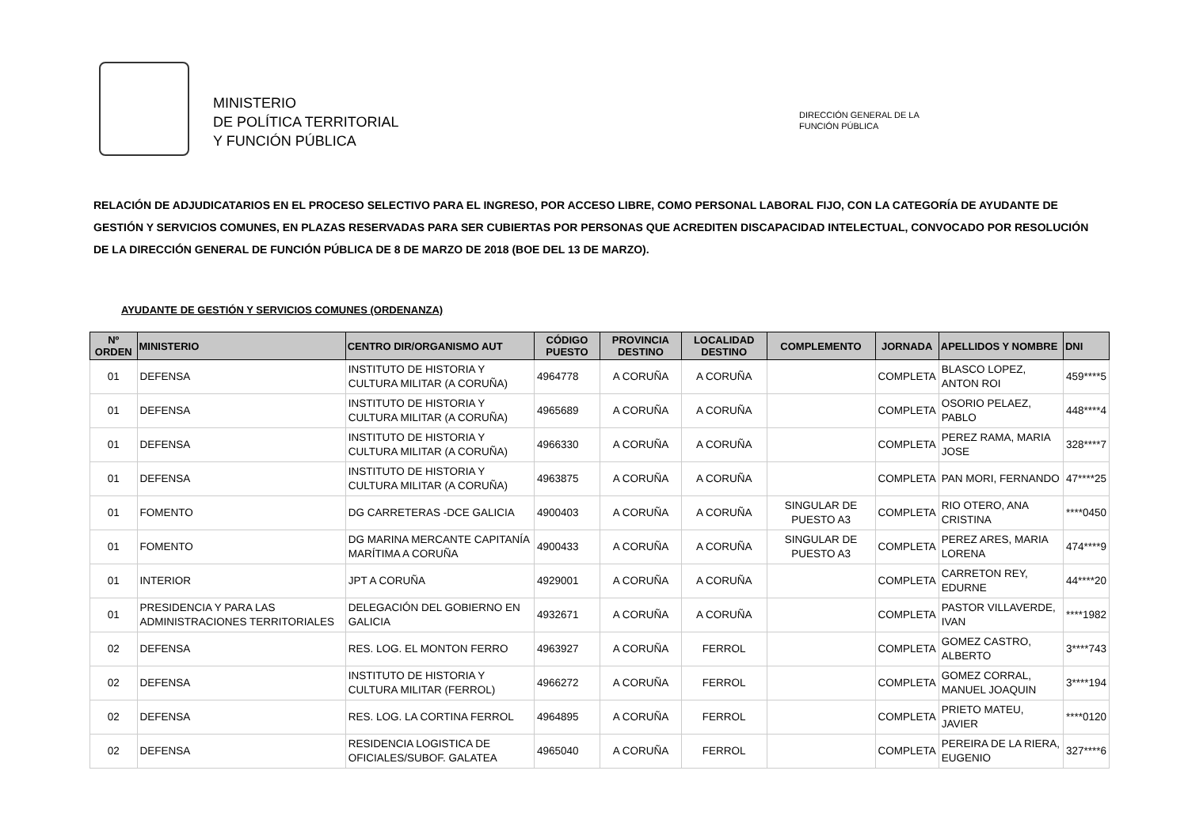MINISTERIO
DE POLÍTICA TERRITORIAL
Y FUNCIÓN PÚBLICA
DIRECCIÓN GENERAL DE LA
FUNCIÓN PÚBLICA
RELACIÓN DE ADJUDICATARIOS EN EL PROCESO SELECTIVO PARA EL INGRESO, POR ACCESO LIBRE, COMO PERSONAL LABORAL FIJO, CON LA CATEGORÍA DE AYUDANTE DE GESTIÓN Y SERVICIOS COMUNES, EN PLAZAS RESERVADAS PARA SER CUBIERTAS POR PERSONAS QUE ACREDITEN DISCAPACIDAD INTELECTUAL, CONVOCADO POR RESOLUCIÓN DE LA DIRECCIÓN GENERAL DE FUNCIÓN PÚBLICA DE 8 DE MARZO DE 2018 (BOE DEL 13 DE MARZO).
AYUDANTE DE GESTIÓN Y SERVICIOS COMUNES (ORDENANZA)
| Nº ORDEN | MINISTERIO | CENTRO DIR/ORGANISMO AUT | CÓDIGO PUESTO | PROVINCIA DESTINO | LOCALIDAD DESTINO | COMPLEMENTO | JORNADA | APELLIDOS Y NOMBRE | DNI |
| --- | --- | --- | --- | --- | --- | --- | --- | --- | --- |
| 01 | DEFENSA | INSTITUTO DE HISTORIA Y CULTURA MILITAR (A CORUÑA) | 4964778 | A CORUÑA | A CORUÑA | | COMPLETA | BLASCO LOPEZ, ANTON ROI | 459****5 |
| 01 | DEFENSA | INSTITUTO DE HISTORIA Y CULTURA MILITAR (A CORUÑA) | 4965689 | A CORUÑA | A CORUÑA | | COMPLETA | OSORIO PELAEZ, PABLO | 448****4 |
| 01 | DEFENSA | INSTITUTO DE HISTORIA Y CULTURA MILITAR (A CORUÑA) | 4966330 | A CORUÑA | A CORUÑA | | COMPLETA | PEREZ RAMA, MARIA JOSE | 328****7 |
| 01 | DEFENSA | INSTITUTO DE HISTORIA Y CULTURA MILITAR (A CORUÑA) | 4963875 | A CORUÑA | A CORUÑA | | COMPLETA | PAN MORI, FERNANDO | 47****25 |
| 01 | FOMENTO | DG CARRETERAS -DCE GALICIA | 4900403 | A CORUÑA | A CORUÑA | SINGULAR DE PUESTO A3 | COMPLETA | RIO OTERO, ANA CRISTINA | ****0450 |
| 01 | FOMENTO | DG MARINA MERCANTE CAPITANÍA MARÍTIMA A CORUÑA | 4900433 | A CORUÑA | A CORUÑA | SINGULAR DE PUESTO A3 | COMPLETA | PEREZ ARES, MARIA LORENA | 474****9 |
| 01 | INTERIOR | JPT A CORUÑA | 4929001 | A CORUÑA | A CORUÑA | | COMPLETA | CARRETON REY, EDURNE | 44****20 |
| 01 | PRESIDENCIA Y PARA LAS ADMINISTRACIONES TERRITORIALES | DELEGACIÓN DEL GOBIERNO EN GALICIA | 4932671 | A CORUÑA | A CORUÑA | | COMPLETA | PASTOR VILLAVERDE, IVAN | ****1982 |
| 02 | DEFENSA | RES. LOG. EL MONTON FERRO | 4963927 | A CORUÑA | FERROL | | COMPLETA | GOMEZ CASTRO, ALBERTO | 3****743 |
| 02 | DEFENSA | INSTITUTO DE HISTORIA Y CULTURA MILITAR (FERROL) | 4966272 | A CORUÑA | FERROL | | COMPLETA | GOMEZ CORRAL, MANUEL JOAQUIN | 3****194 |
| 02 | DEFENSA | RES. LOG. LA CORTINA FERROL | 4964895 | A CORUÑA | FERROL | | COMPLETA | PRIETO MATEU, JAVIER | ****0120 |
| 02 | DEFENSA | RESIDENCIA LOGISTICA DE OFICIALES/SUBOF. GALATEA | 4965040 | A CORUÑA | FERROL | | COMPLETA | PEREIRA DE LA RIERA, EUGENIO | 327****6 |